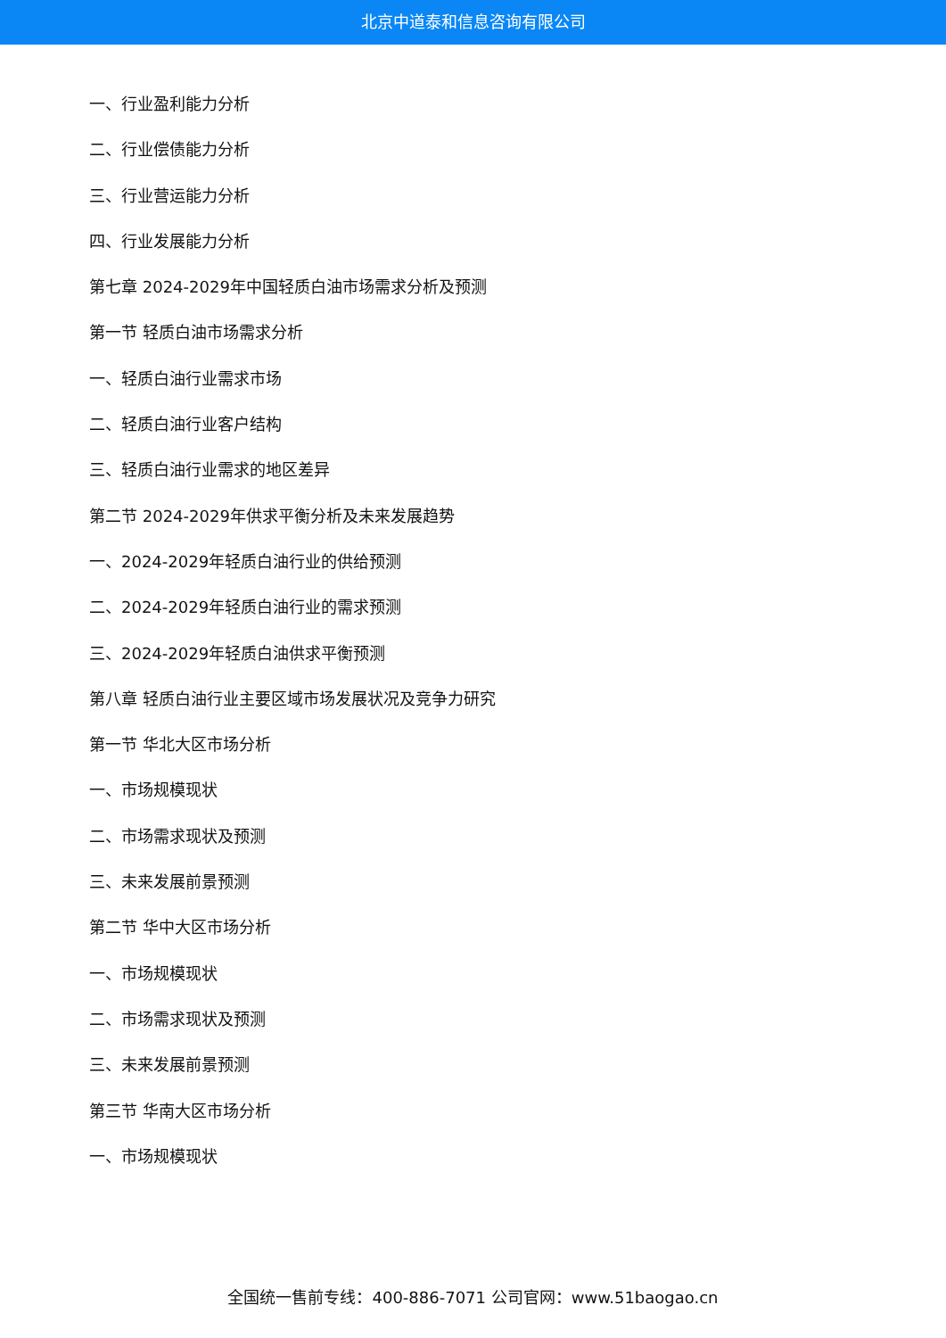北京中道泰和信息咨询有限公司
一、行业盈利能力分析
二、行业偿债能力分析
三、行业营运能力分析
四、行业发展能力分析
第七章 2024-2029年中国轻质白油市场需求分析及预测
第一节 轻质白油市场需求分析
一、轻质白油行业需求市场
二、轻质白油行业客户结构
三、轻质白油行业需求的地区差异
第二节 2024-2029年供求平衡分析及未来发展趋势
一、2024-2029年轻质白油行业的供给预测
二、2024-2029年轻质白油行业的需求预测
三、2024-2029年轻质白油供求平衡预测
第八章 轻质白油行业主要区域市场发展状况及竞争力研究
第一节 华北大区市场分析
一、市场规模现状
二、市场需求现状及预测
三、未来发展前景预测
第二节 华中大区市场分析
一、市场规模现状
二、市场需求现状及预测
三、未来发展前景预测
第三节 华南大区市场分析
一、市场规模现状
全国统一售前专线：400-886-7071 公司官网：www.51baogao.cn